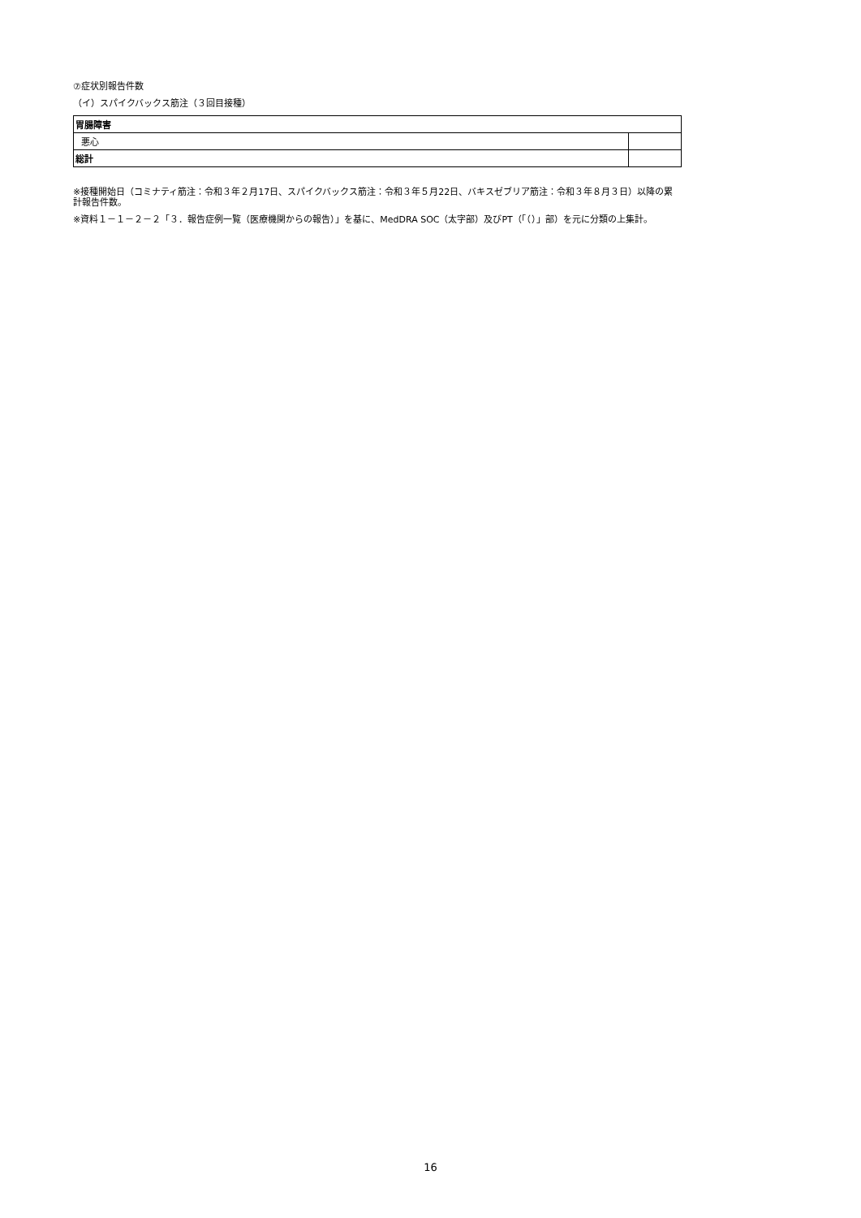⑦症状別報告件数
（イ）スパイクバックス筋注（３回目接種）
| 胃腸障害 | |
| 悪心 | |
| 総計 | |
※接種開始日（コミナティ筋注：令和３年２月17日、スパイクバックス筋注：令和３年５月22日、バキスゼブリア筋注：令和３年８月３日）以降の累計報告件数。
※資料１－１－２－２「３．報告症例一覧（医療機関からの報告）」を基に、MedDRA SOC（太字部）及びPT（「（）」部）を元に分類の上集計。
16